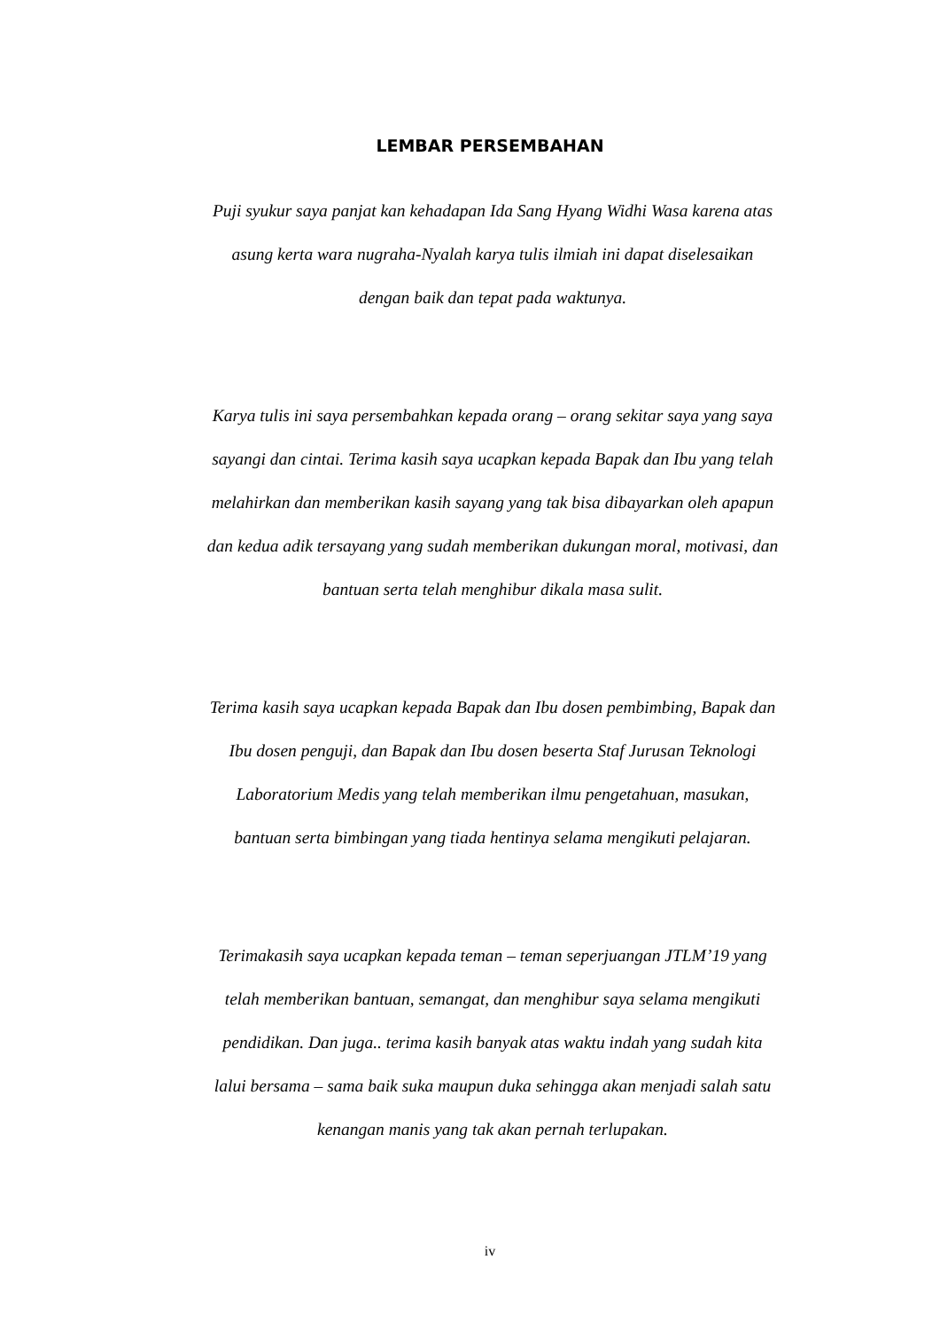LEMBAR PERSEMBAHAN
Puji syukur saya panjat kan kehadapan Ida Sang Hyang Widhi Wasa karena atas
asung kerta wara nugraha-Nyalah karya tulis ilmiah ini dapat diselesaikan
dengan baik dan tepat pada waktunya.
Karya tulis ini saya persembahkan kepada orang – orang sekitar saya yang saya
sayangi dan cintai. Terima kasih saya ucapkan kepada Bapak dan Ibu yang telah
melahirkan dan memberikan kasih sayang yang tak bisa dibayarkan oleh apapun
dan kedua adik tersayang yang sudah memberikan dukungan moral, motivasi, dan
bantuan serta telah menghibur dikala masa sulit.
Terima kasih saya ucapkan kepada Bapak dan Ibu dosen pembimbing, Bapak dan
Ibu dosen penguji, dan Bapak dan Ibu dosen beserta Staf Jurusan Teknologi
Laboratorium Medis yang telah memberikan ilmu pengetahuan, masukan,
bantuan serta bimbingan yang tiada hentinya selama mengikuti pelajaran.
Terimakasih saya ucapkan kepada teman – teman seperjuangan JTLM’19 yang
telah memberikan bantuan, semangat, dan menghibur saya selama mengikuti
pendidikan. Dan juga.. terima kasih banyak atas waktu indah yang sudah kita
lalui bersama – sama baik suka maupun duka sehingga akan menjadi salah satu
kenangan manis yang tak akan pernah terlupakan.
iv